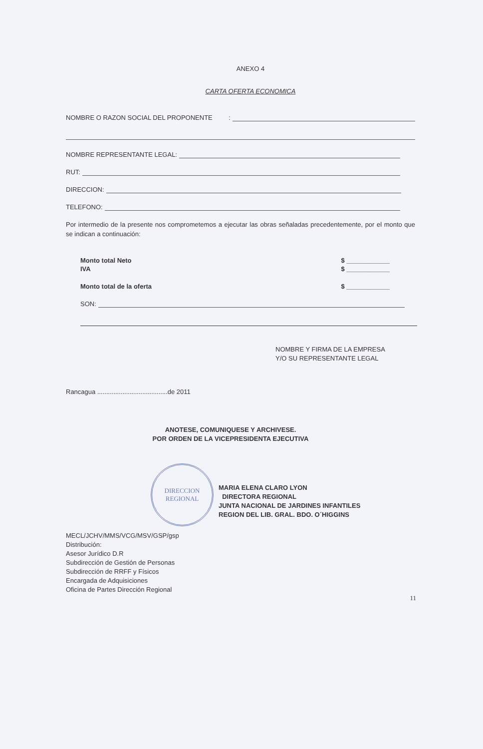ANEXO 4
CARTA OFERTA ECONOMICA
NOMBRE O RAZON SOCIAL DEL PROPONENTE :
NOMBRE REPRESENTANTE LEGAL:
RUT:
DIRECCION:
TELEFONO:
Por intermedio de la presente nos comprometemos a ejecutar las obras señaladas precedentemente, por el monto que se indican a continuación:
Monto total Neto $ ____________
IVA $ ____________
Monto total de la oferta $ ____________
SON:
NOMBRE Y FIRMA DE LA EMPRESA
Y/O SU REPRESENTANTE LEGAL
Rancagua .......................................de 2011
ANOTESE, COMUNIQUESE Y ARCHIVESE.
POR ORDEN DE LA VICEPRESIDENTA EJECUTIVA
DIRECCION
REGIONAL
MARIA ELENA CLARO LYON
DIRECTORA REGIONAL
JUNTA NACIONAL DE JARDINES INFANTILES
REGION DEL LIB. GRAL. BDO. O´HIGGINS
MECL/JCHV/MMS/VCG/MSV/GSP/gsp
Distribución:
Asesor Jurídico D.R
Subdirección de Gestión de Personas
Subdirección de RRFF y Físicos
Encargada de Adquisiciones
Oficina de Partes Dirección Regional
11